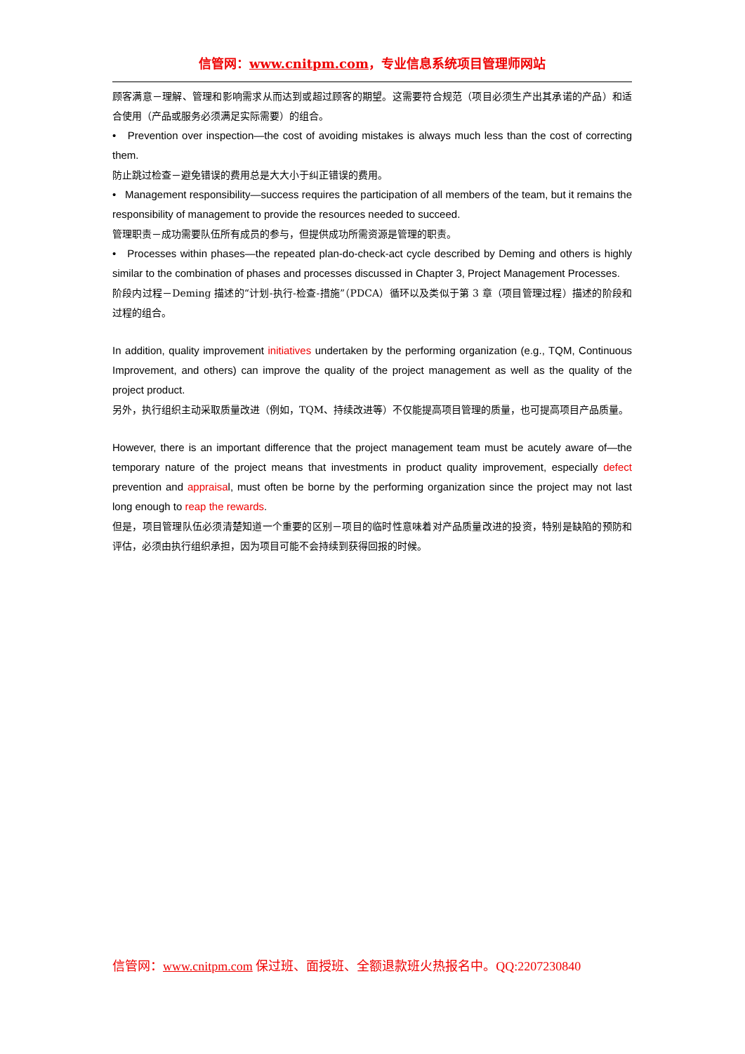信管网：www.cnitpm.com，专业信息系统项目管理师网站
顾客满意－理解、管理和影响需求从而达到或超过顾客的期望。这需要符合规范（项目必须生产出其承诺的产品）和适合使用（产品或服务必须满足实际需要）的组合。
• Prevention over inspection—the cost of avoiding mistakes is always much less than the cost of correcting them.
防止跳过检查－避免错误的费用总是大大小于纠正错误的费用。
• Management responsibility—success requires the participation of all members of the team, but it remains the responsibility of management to provide the resources needed to succeed.
管理职责－成功需要队伍所有成员的参与，但提供成功所需资源是管理的职责。
• Processes within phases—the repeated plan-do-check-act cycle described by Deming and others is highly similar to the combination of phases and processes discussed in Chapter 3, Project Management Processes.
阶段内过程－Deming 描述的“计划-执行-检查-措施”（PDCA）循环以及类似于第 3 章（项目管理过程）描述的阶段和过程的组合。
In addition, quality improvement initiatives undertaken by the performing organization (e.g., TQM, Continuous Improvement, and others) can improve the quality of the project management as well as the quality of the project product.
另外，执行组织主动采取质量改进（例如，TQM、持续改进等）不仅能提高项目管理的质量，也可提高项目产品质量。
However, there is an important difference that the project management team must be acutely aware of—the temporary nature of the project means that investments in product quality improvement, especially defect prevention and appraisal, must often be borne by the performing organization since the project may not last long enough to reap the rewards.
但是，项目管理队伍必须清楚知道一个重要的区别－项目的临时性意味着对产品质量改进的投资，特别是缺陷的预防和评估，必须由执行组织承担，因为项目可能不会持续到获得回报的时候。
信管网：www.cnitpm.com 保过班、面授班、全额退款班火热报名中。QQ:2207230840